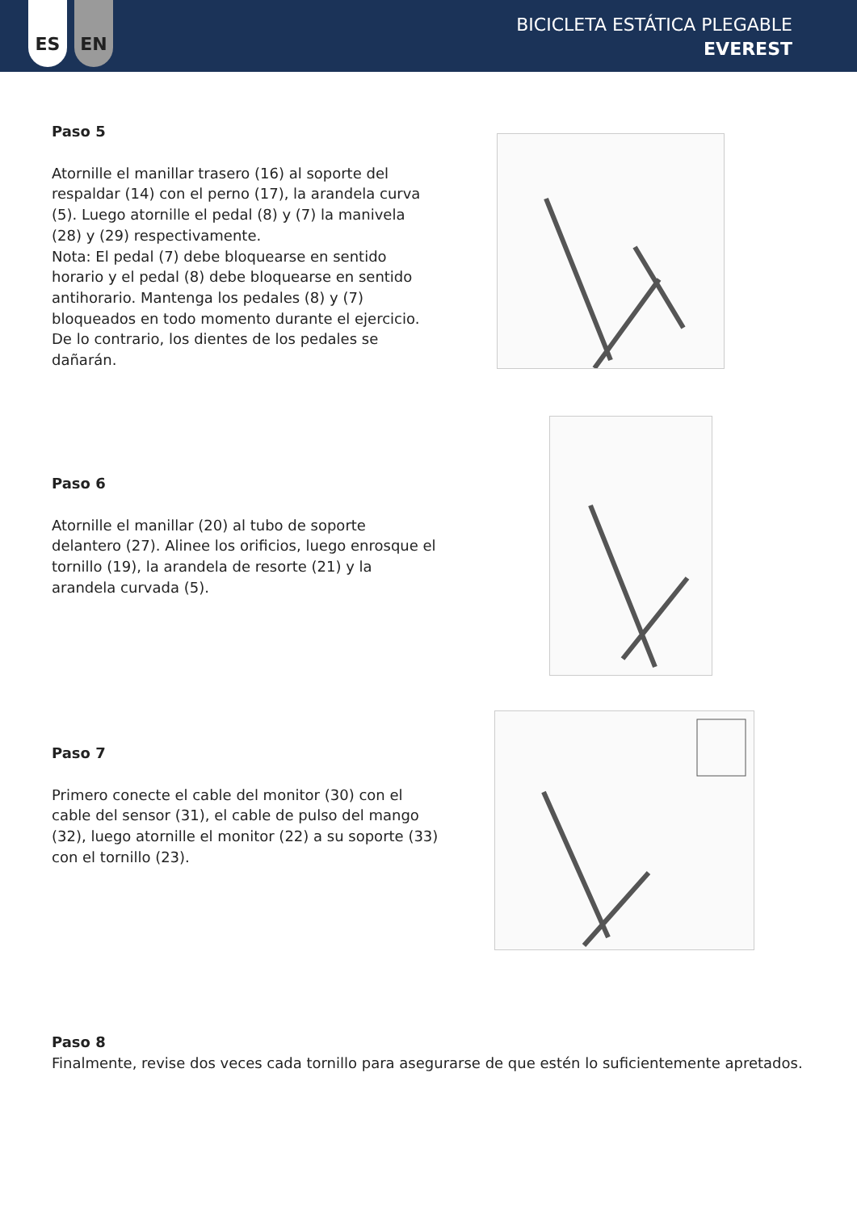ES EN
BICICLETA ESTÁTICA PLEGABLE
EVEREST
Paso 5
Atornille el manillar trasero (16) al soporte del respaldar (14) con el perno (17), la arandela curva (5). Luego atornille el pedal (8) y (7) la manivela (28) y (29) respectivamente.
Nota: El pedal (7) debe bloquearse en sentido horario y el pedal (8) debe bloquearse en sentido antihorario. Mantenga los pedales (8) y (7) bloqueados en todo momento durante el ejercicio. De lo contrario, los dientes de los pedales se dañarán.
Paso 6
Atornille el manillar (20) al tubo de soporte delantero (27). Alinee los orificios, luego enrosque el tornillo (19), la arandela de resorte (21) y la arandela curvada (5).
Paso 7
Primero conecte el cable del monitor (30) con el cable del sensor (31), el cable de pulso del mango (32), luego atornille el monitor (22) a su soporte (33) con el tornillo (23).
Paso 8
Finalmente, revise dos veces cada tornillo para asegurarse de que estén lo suficientemente apretados.